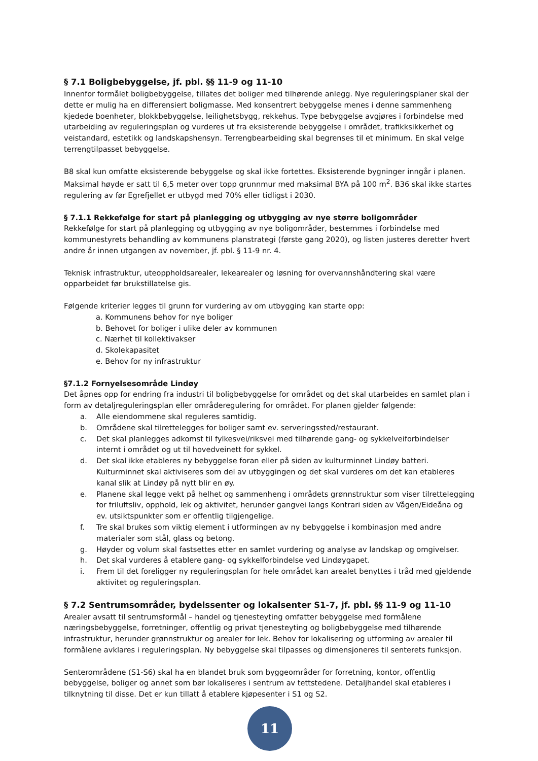§ 7.1 Boligbebyggelse, jf. pbl. §§ 11-9 og 11-10
Innenfor formålet boligbebyggelse, tillates det boliger med tilhørende anlegg. Nye reguleringsplaner skal der dette er mulig ha en differensiert boligmasse. Med konsentrert bebyggelse menes i denne sammenheng kjedede boenheter, blokkbebyggelse, leilighetsbygg, rekkehus. Type bebyggelse avgjøres i forbindelse med utarbeiding av reguleringsplan og vurderes ut fra eksisterende bebyggelse i området, trafikksikkerhet og veistandard, estetikk og landskapshensyn. Terrengbearbeiding skal begrenses til et minimum. En skal velge terrengtilpasset bebyggelse.
B8 skal kun omfatte eksisterende bebyggelse og skal ikke fortettes. Eksisterende bygninger inngår i planen. Maksimal høyde er satt til 6,5 meter over topp grunnmur med maksimal BYA på 100 m<sup>2</sup>. B36 skal ikke startes regulering av før Egrefjellet er utbygd med 70% eller tidligst i 2030.
§ 7.1.1 Rekkefølge for start på planlegging og utbygging av nye større boligområder
Rekkefølge for start på planlegging og utbygging av nye boligområder, bestemmes i forbindelse med kommunestyrets behandling av kommunens planstrategi (første gang 2020), og listen justeres deretter hvert andre år innen utgangen av november, jf. pbl. § 11-9 nr. 4.
Teknisk infrastruktur, uteoppholdsarealer, lekearealer og løsning for overvannshåndtering skal være opparbeidet før brukstillatelse gis.
Følgende kriterier legges til grunn for vurdering av om utbygging kan starte opp:
a. Kommunens behov for nye boliger
b. Behovet for boliger i ulike deler av kommunen
c. Nærhet til kollektivakser
d. Skolekapasitet
e. Behov for ny infrastruktur
§7.1.2 Fornyelsesområde Lindøy
Det åpnes opp for endring fra industri til boligbebyggelse for området og det skal utarbeides en samlet plan i form av detaljreguleringsplan eller områderegulering for området. For planen gjelder følgende:
a. Alle eiendommene skal reguleres samtidig.
b. Områdene skal tilrettelegges for boliger samt ev. serveringssted/restaurant.
c. Det skal planlegges adkomst til fylkesvei/riksvei med tilhørende gang- og sykkelveiforbindelser internt i området og ut til hovedveinett for sykkel.
d. Det skal ikke etableres ny bebyggelse foran eller på siden av kulturminnet Lindøy batteri. Kulturminnet skal aktiviseres som del av utbyggingen og det skal vurderes om det kan etableres kanal slik at Lindøy på nytt blir en øy.
e. Planene skal legge vekt på helhet og sammenheng i områdets grønnstruktur som viser tilrettelegging for friluftsliv, opphold, lek og aktivitet, herunder gangvei langs Kontrari siden av Vågen/Eideåna og ev. utsiktspunkter som er offentlig tilgjengelige.
f. Tre skal brukes som viktig element i utformingen av ny bebyggelse i kombinasjon med andre materialer som stål, glass og betong.
g. Høyder og volum skal fastsettes etter en samlet vurdering og analyse av landskap og omgivelser.
h. Det skal vurderes å etablere gang- og sykkelforbindelse ved Lindøygapet.
i. Frem til det foreligger ny reguleringsplan for hele området kan arealet benyttes i tråd med gjeldende aktivitet og reguleringsplan.
§ 7.2 Sentrumsområder, bydelssenter og lokalsenter S1-7, jf. pbl. §§ 11-9 og 11-10
Arealer avsatt til sentrumsformål – handel og tjenesteyting omfatter bebyggelse med formålene næringsbebyggelse, forretninger, offentlig og privat tjenesteyting og boligbebyggelse med tilhørende infrastruktur, herunder grønnstruktur og arealer for lek. Behov for lokalisering og utforming av arealer til formålene avklares i reguleringsplan. Ny bebyggelse skal tilpasses og dimensjoneres til senterets funksjon.
Senterområdene (S1-S6) skal ha en blandet bruk som byggeområder for forretning, kontor, offentlig bebyggelse, boliger og annet som bør lokaliseres i sentrum av tettstedene. Detaljhandel skal etableres i tilknytning til disse. Det er kun tillatt å etablere kjøpesenter i S1 og S2.
11